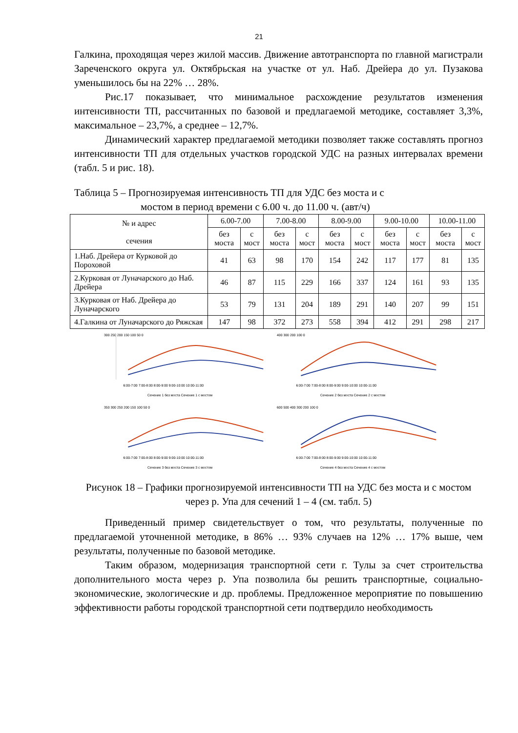21
Галкина, проходящая через жилой массив. Движение автотранспорта по главной магистрали Зареченского округа ул. Октябрьская на участке от ул. Наб. Дрейера до ул. Пузакова уменьшилось бы на 22% … 28%.
Рис.17 показывает, что минимальное расхождение результатов изменения интенсивности ТП, рассчитанных по базовой и предлагаемой методике, составляет 3,3%, максимальное – 23,7%, а среднее – 12,7%.
Динамический характер предлагаемой методики позволяет также составлять прогноз интенсивности ТП для отдельных участков городской УДС на разных интервалах времени (табл. 5 и рис. 18).
Таблица 5 – Прогнозируемая интенсивность ТП для УДС без моста и с
мостом в период времени с 6.00 ч. до 11.00 ч. (авт/ч)
| № и адрес сечения | 6.00-7.00 | | 7.00-8.00 | | 8.00-9.00 | | 9.00-10.00 | | 10.00-11.00 | |
| --- | --- | --- | --- | --- | --- | --- | --- | --- | --- | --- |
| | без моста | с мост | без моста | с мост | без моста | с мост | без моста | с мост | без моста | с мост |
| 1.Наб. Дрейера от Курковой до Пороховой | 41 | 63 | 98 | 170 | 154 | 242 | 117 | 177 | 81 | 135 |
| 2.Курковая от Луначарского до Наб. Дрейера | 46 | 87 | 115 | 229 | 166 | 337 | 124 | 161 | 93 | 135 |
| 3.Курковая от Наб. Дрейера до Луначарского | 53 | 79 | 131 | 204 | 189 | 291 | 140 | 207 | 99 | 151 |
| 4.Галкина от Луначарского до Ряжская | 147 | 98 | 372 | 273 | 558 | 394 | 412 | 291 | 298 | 217 |
300 250 200 150 100 50 0
6:00-7:00 7:00-8:00 8:00-9:00 9:00-10:00 10:00-11:00
Сечение 1 без моста Сечение 1 с мостом
400 300 200 100 0
6:00-7:00 7:00-8:00 8:00-9:00 9:00-10:00 10:00-11:00
Сечение 2 без моста Сечение 2 с мостом
350 300 250 200 150 100 50 0
6:00-7:00 7:00-8:00 8:00-9:00 9:00-10:00 10:00-11:00
Сечение 3 без моста Сечение 3 с мостом
600 500 400 300 200 100 0
6:00-7:00 7:00-8:00 8:00-9:00 9:00-10:00 10:00-11:00
Сечение 4 без моста Сечение 4 с мостом
Рисунок 18 – Графики прогнозируемой интенсивности ТП на УДС без моста и с мостом через р. Упа для сечений 1 – 4 (см. табл. 5)
Приведенный пример свидетельствует о том, что результаты, полученные по предлагаемой уточненной методике, в 86% … 93% случаев на 12% … 17% выше, чем результаты, полученные по базовой методике.
Таким образом, модернизация транспортной сети г. Тулы за счет строительства дополнительного моста через р. Упа позволила бы решить транспортные, социально-экономические, экологические и др. проблемы. Предложенное мероприятие по повышению эффективности работы городской транспортной сети подтвердило необходимость